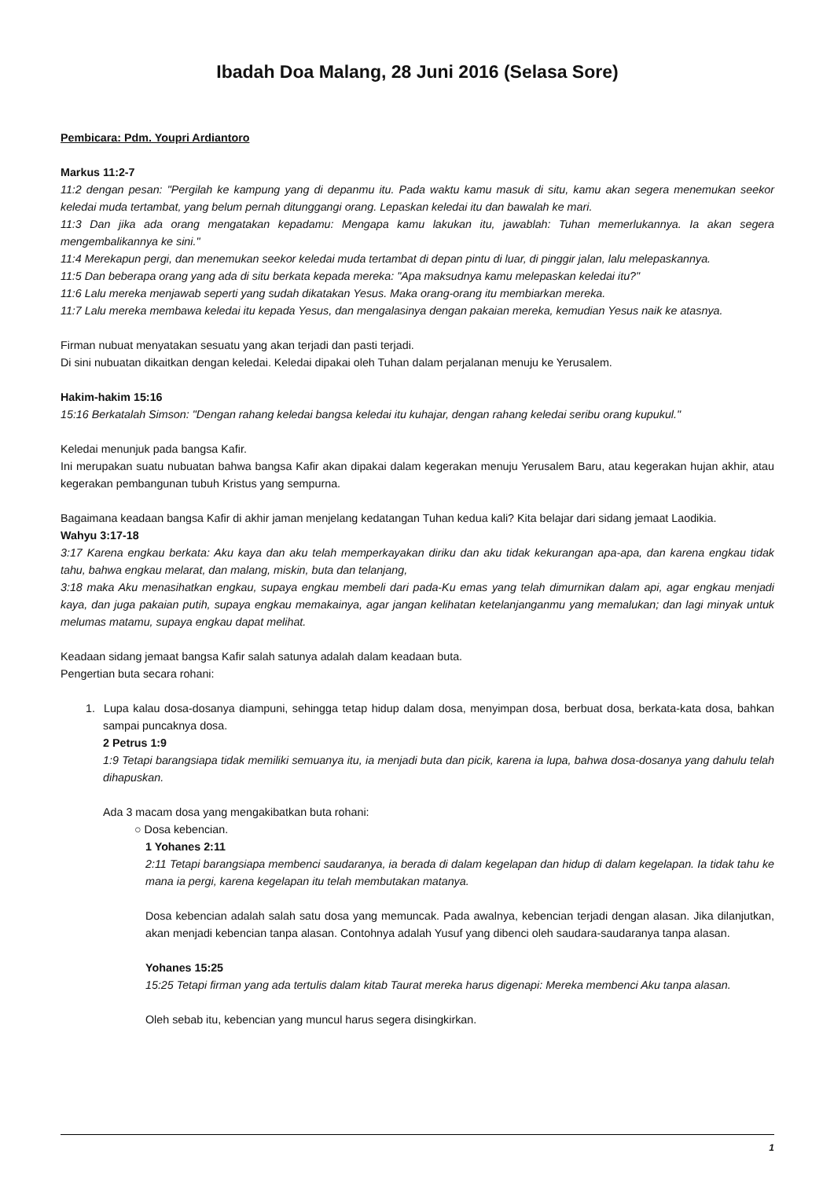Ibadah Doa Malang, 28 Juni 2016 (Selasa Sore)
Pembicara: Pdm. Youpri Ardiantoro
Markus 11:2-7
11:2 dengan pesan: "Pergilah ke kampung yang di depanmu itu. Pada waktu kamu masuk di situ, kamu akan segera menemukan seekor keledai muda tertambat, yang belum pernah ditunggangi orang. Lepaskan keledai itu dan bawalah ke mari.
11:3 Dan jika ada orang mengatakan kepadamu: Mengapa kamu lakukan itu, jawablah: Tuhan memerlukannya. Ia akan segera mengembalikannya ke sini."
11:4 Merekapun pergi, dan menemukan seekor keledai muda tertambat di depan pintu di luar, di pinggir jalan, lalu melepaskannya.
11:5 Dan beberapa orang yang ada di situ berkata kepada mereka: "Apa maksudnya kamu melepaskan keledai itu?"
11:6 Lalu mereka menjawab seperti yang sudah dikatakan Yesus. Maka orang-orang itu membiarkan mereka.
11:7 Lalu mereka membawa keledai itu kepada Yesus, dan mengalasinya dengan pakaian mereka, kemudian Yesus naik ke atasnya.
Firman nubuat menyatakan sesuatu yang akan terjadi dan pasti terjadi.
Di sini nubuatan dikaitkan dengan keledai. Keledai dipakai oleh Tuhan dalam perjalanan menuju ke Yerusalem.
Hakim-hakim 15:16
15:16 Berkatalah Simson: "Dengan rahang keledai bangsa keledai itu kuhajar, dengan rahang keledai seribu orang kupukul."
Keledai menunjuk pada bangsa Kafir.
Ini merupakan suatu nubuatan bahwa bangsa Kafir akan dipakai dalam kegerakan menuju Yerusalem Baru, atau kegerakan hujan akhir, atau kegerakan pembangunan tubuh Kristus yang sempurna.
Bagaimana keadaan bangsa Kafir di akhir jaman menjelang kedatangan Tuhan kedua kali? Kita belajar dari sidang jemaat Laodikia.
Wahyu 3:17-18
3:17 Karena engkau berkata: Aku kaya dan aku telah memperkayakan diriku dan aku tidak kekurangan apa-apa, dan karena engkau tidak tahu, bahwa engkau melarat, dan malang, miskin, buta dan telanjang,
3:18 maka Aku menasihatkan engkau, supaya engkau membeli dari pada-Ku emas yang telah dimurnikan dalam api, agar engkau menjadi kaya, dan juga pakaian putih, supaya engkau memakainya, agar jangan kelihatan ketelanjanganmu yang memalukan; dan lagi minyak untuk melumas matamu, supaya engkau dapat melihat.
Keadaan sidang jemaat bangsa Kafir salah satunya adalah dalam keadaan buta.
Pengertian buta secara rohani:
1. Lupa kalau dosa-dosanya diampuni, sehingga tetap hidup dalam dosa, menyimpan dosa, berbuat dosa, berkata-kata dosa, bahkan sampai puncaknya dosa.
2 Petrus 1:9
1:9 Tetapi barangsiapa tidak memiliki semuanya itu, ia menjadi buta dan picik, karena ia lupa, bahwa dosa-dosanya yang dahulu telah dihapuskan.
Ada 3 macam dosa yang mengakibatkan buta rohani:
○ Dosa kebencian.
1 Yohanes 2:11
2:11 Tetapi barangsiapa membenci saudaranya, ia berada di dalam kegelapan dan hidup di dalam kegelapan. Ia tidak tahu ke mana ia pergi, karena kegelapan itu telah membutakan matanya.
Dosa kebencian adalah salah satu dosa yang memuncak. Pada awalnya, kebencian terjadi dengan alasan. Jika dilanjutkan, akan menjadi kebencian tanpa alasan. Contohnya adalah Yusuf yang dibenci oleh saudara-saudaranya tanpa alasan.
Yohanes 15:25
15:25 Tetapi firman yang ada tertulis dalam kitab Taurat mereka harus digenapi: Mereka membenci Aku tanpa alasan.
Oleh sebab itu, kebencian yang muncul harus segera disingkirkan.
1